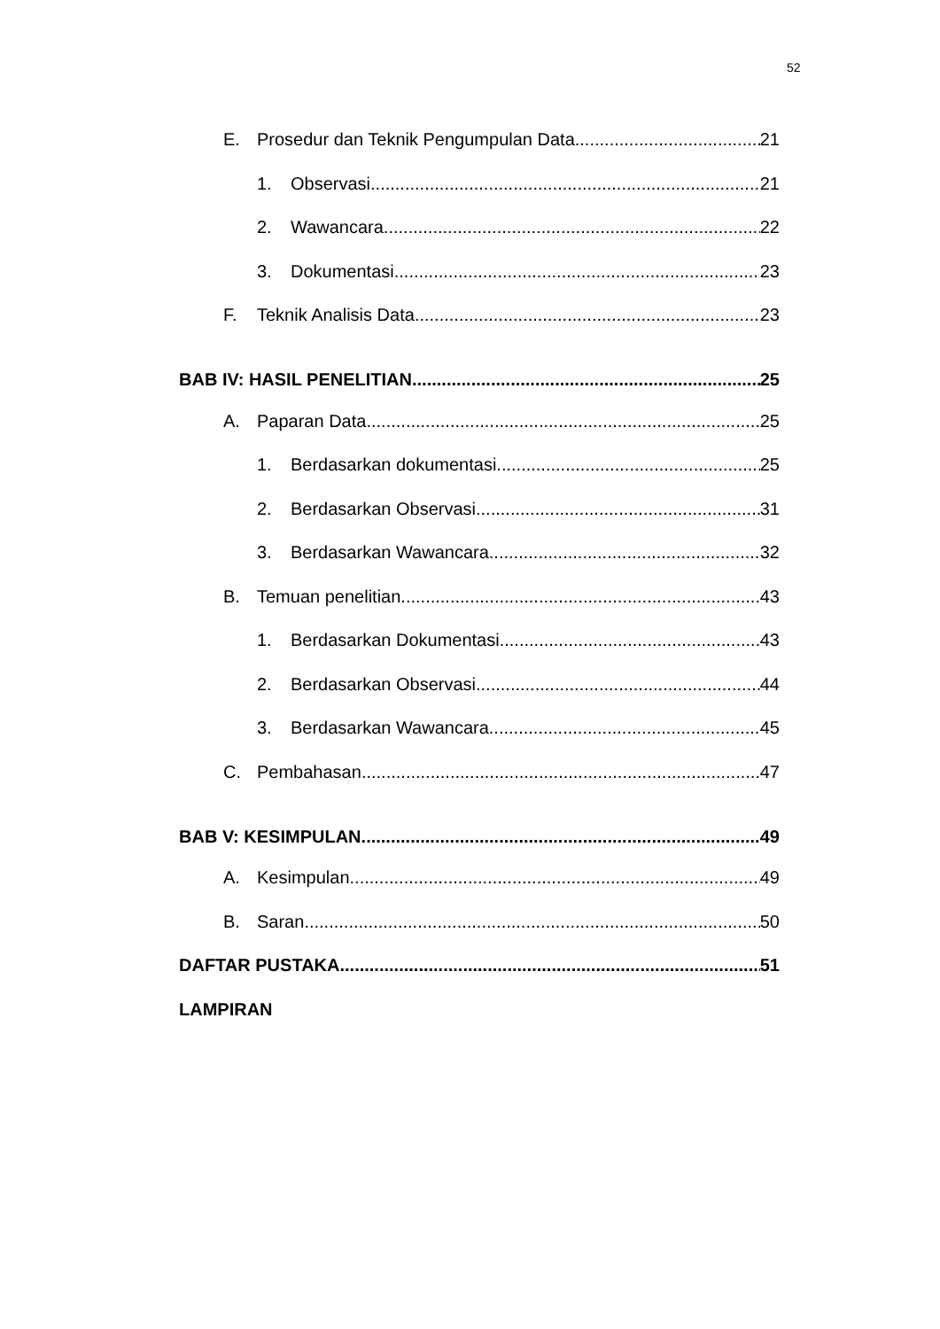52
E. Prosedur dan Teknik Pengumpulan Data 21
1. Observasi 21
2. Wawancara 22
3. Dokumentasi 23
F. Teknik Analisis Data 23
BAB IV: HASIL PENELITIAN 25
A. Paparan Data 25
1. Berdasarkan dokumentasi 25
2. Berdasarkan Observasi 31
3. Berdasarkan Wawancara 32
B. Temuan penelitian 43
1. Berdasarkan Dokumentasi 43
2. Berdasarkan Observasi 44
3. Berdasarkan Wawancara 45
C. Pembahasan 47
BAB V: KESIMPULAN 49
A. Kesimpulan 49
B. Saran 50
DAFTAR PUSTAKA 51
LAMPIRAN